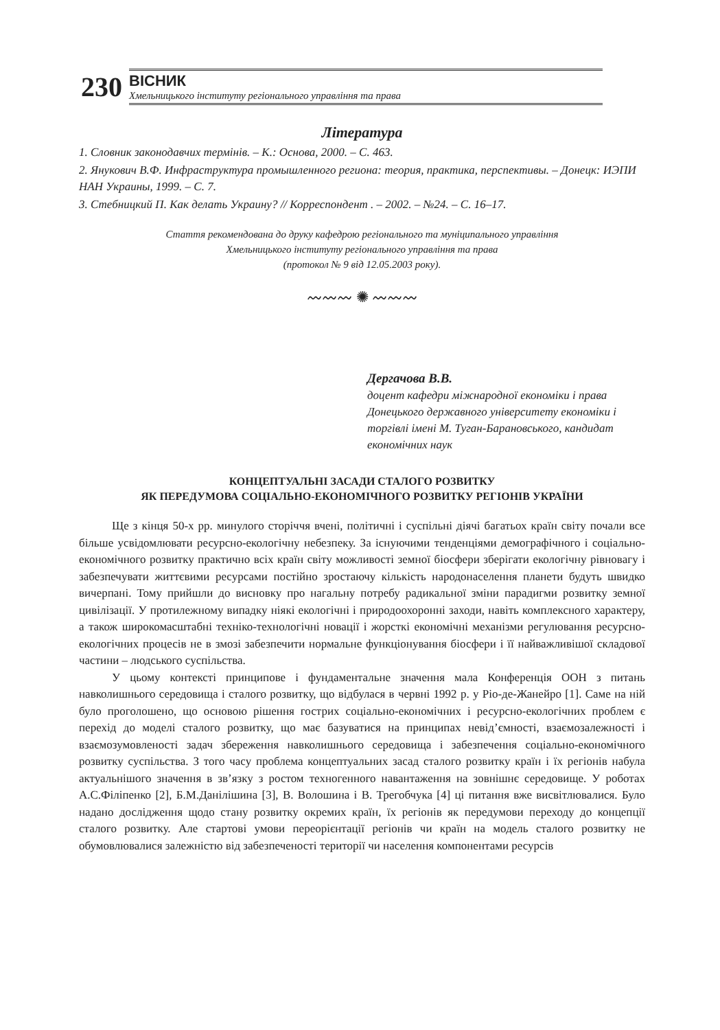230
ВІСНИК
Хмельницького інституту регіонального управління та права
Література
1. Словник законодавчих термінів. – К.: Основа, 2000. – С. 463.
2. Янукович В.Ф. Инфраструктура промышленного региона: теория, практика, перспективы. – Донецк: ИЭПИ НАН Украины, 1999. – С. 7.
3. Стебницкий П. Как делать Украину? // Корреспондент . – 2002. – №24. – С. 16–17.
Стаття рекомендована до друку кафедрою регіонального та муніципального управління
Хмельницького інституту регіонального управління та права
(протокол № 9 від 12.05.2003 року).
〰〰〰 ✺ 〰〰〰
Дергачова В.В.
доцент кафедри міжнародної економіки і права Донецького державного університету економіки і торгівлі імені М. Туган-Барановського, кандидат економічних наук
КОНЦЕПТУАЛЬНІ ЗАСАДИ СТАЛОГО РОЗВИТКУ
ЯК ПЕРЕДУМОВА СОЦІАЛЬНО-ЕКОНОМІЧНОГО РОЗВИТКУ РЕГІОНІВ УКРАЇНИ
Ще з кінця 50-х рр. минулого сторіччя вчені, політичні і суспільні діячі багатьох країн світу почали все більше усвідомлювати ресурсно-екологічну небезпеку. За існуючими тенденціями демографічного і соціально-економічного розвитку практично всіх країн світу можливості земної біосфери зберігати екологічну рівновагу і забезпечувати життєвими ресурсами постійно зростаючу кількість народонаселення планети будуть швидко вичерпані. Тому прийшли до висновку про нагальну потребу радикальної зміни парадигми розвитку земної цивілізації. У протилежному випадку ніякі екологічні і природоохоронні заходи, навіть комплексного характеру, а також широкомасштабні техніко-технологічні новації і жорсткі економічні механізми регулювання ресурсно-екологічних процесів не в змозі забезпечити нормальне функціонування біосфери і її найважливішої складової частини – людського суспільства.
У цьому контексті принципове і фундаментальне значення мала Конференція ООН з питань навколишнього середовища і сталого розвитку, що відбулася в червні 1992 р. у Ріо-де-Жанейро [1]. Саме на ній було проголошено, що основою рішення гострих соціально-економічних і ресурсно-екологічних проблем є перехід до моделі сталого розвитку, що має базуватися на принципах невід’ємності, взаємозалежності і взаємозумовленості задач збереження навколишнього середовища і забезпечення соціально-економічного розвитку суспільства. З того часу проблема концептуальних засад сталого розвитку країн і їх регіонів набула актуальнішого значення в звʼязку з ростом техногенного навантаження на зовнішнє середовище. У роботах А.С.Філіпенко [2], Б.М.Данілішина [3], В. Волошина і В. Трегобчука [4] ці питання вже висвітлювалися. Було надано дослідження щодо стану розвитку окремих країн, їх регіонів як передумови переходу до концепції сталого розвитку. Але стартові умови переорієнтації регіонів чи країн на модель сталого розвитку не обумовлювалися залежністю від забезпеченості території чи населення компонентами ресурсів